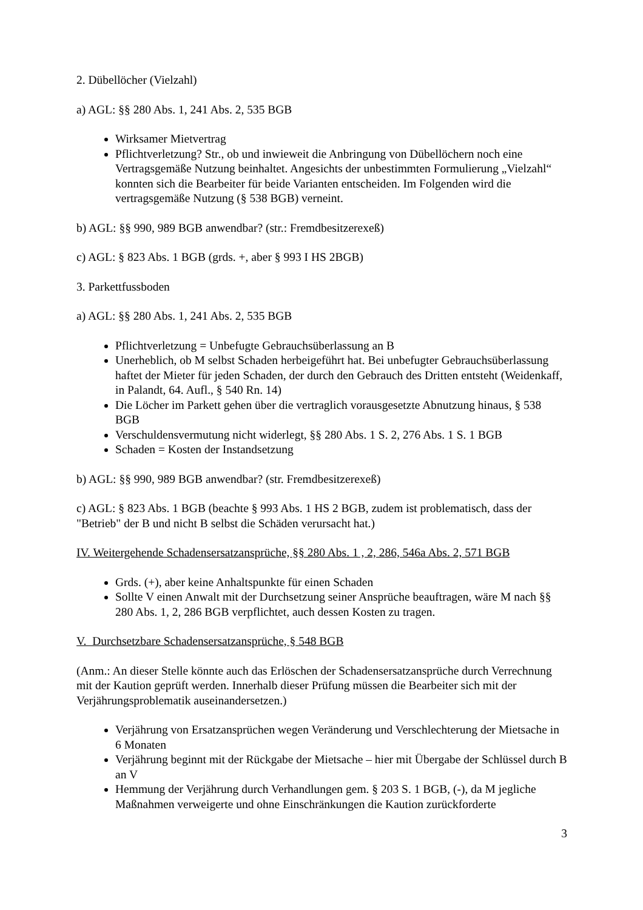2. Dübellöcher (Vielzahl)
a) AGL: §§ 280 Abs. 1, 241 Abs. 2, 535 BGB
Wirksamer Mietvertrag
Pflichtverletzung? Str., ob und inwieweit die Anbringung von Dübellöchern noch eine Vertragsgemäße Nutzung beinhaltet. Angesichts der unbestimmten Formulierung „Vielzahl“ konnten sich die Bearbeiter für beide Varianten entscheiden. Im Folgenden wird die vertragsgemäße Nutzung (§ 538 BGB) verneint.
b) AGL: §§ 990, 989 BGB anwendbar? (str.: Fremdbesitzerexeß)
c) AGL: § 823 Abs. 1 BGB (grds. +, aber § 993 I HS 2BGB)
3. Parkettfussboden
a) AGL: §§ 280 Abs. 1, 241 Abs. 2, 535 BGB
Pflichtverletzung = Unbefugte Gebrauchsüberlassung an B
Unerheblich, ob M selbst Schaden herbeigeführt hat. Bei unbefugter Gebrauchsüberlassung haftet der Mieter für jeden Schaden, der durch den Gebrauch des Dritten entsteht (Weidenkaff, in Palandt, 64. Aufl., § 540 Rn. 14)
Die Löcher im Parkett gehen über die vertraglich vorausgesetzte Abnutzung hinaus, § 538 BGB
Verschuldensvermutung nicht widerlegt, §§ 280 Abs. 1 S. 2, 276 Abs. 1 S. 1 BGB
Schaden = Kosten der Instandsetzung
b) AGL: §§ 990, 989 BGB anwendbar? (str. Fremdbesitzerexeß)
c) AGL: § 823 Abs. 1 BGB (beachte § 993 Abs. 1 HS 2 BGB, zudem ist problematisch, dass der "Betrieb" der B und nicht B selbst die Schäden verursacht hat.)
IV. Weitergehende Schadensersatzansprüche, §§ 280 Abs. 1 , 2, 286, 546a Abs. 2, 571 BGB
Grds. (+), aber keine Anhaltspunkte für einen Schaden
Sollte V einen Anwalt mit der Durchsetzung seiner Ansprüche beauftragen, wäre M nach §§ 280 Abs. 1, 2, 286 BGB verpflichtet, auch dessen Kosten zu tragen.
V. Durchsetzbare Schadensersatzansprüche, § 548 BGB
(Anm.: An dieser Stelle könnte auch das Erlöschen der Schadensersatzansprüche durch Verrechnung mit der Kaution geprüft werden. Innerhalb dieser Prüfung müssen die Bearbeiter sich mit der Verjährungsproblematik auseinandersetzen.)
Verjährung von Ersatzansprüchen wegen Veränderung und Verschlechterung der Mietsache in 6 Monaten
Verjährung beginnt mit der Rückgabe der Mietsache – hier mit Übergabe der Schlüssel durch B an V
Hemmung der Verjährung durch Verhandlungen gem. § 203 S. 1 BGB, (-), da M jegliche Maßnahmen verweigerte und ohne Einschränkungen die Kaution zurückforderte
3